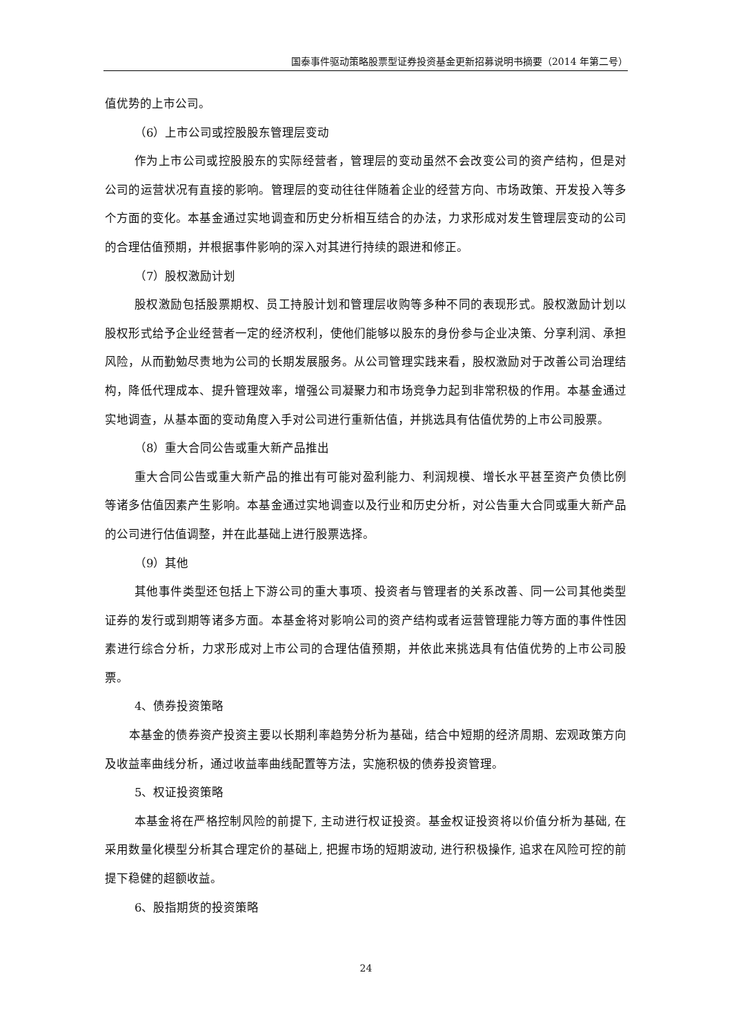国泰事件驱动策略股票型证券投资基金更新招募说明书摘要（2014 年第二号）
值优势的上市公司。
（6）上市公司或控股股东管理层变动
作为上市公司或控股股东的实际经营者，管理层的变动虽然不会改变公司的资产结构，但是对公司的运营状况有直接的影响。管理层的变动往往伴随着企业的经营方向、市场政策、开发投入等多个方面的变化。本基金通过实地调查和历史分析相互结合的办法，力求形成对发生管理层变动的公司的合理估值预期，并根据事件影响的深入对其进行持续的跟进和修正。
（7）股权激励计划
股权激励包括股票期权、员工持股计划和管理层收购等多种不同的表现形式。股权激励计划以股权形式给予企业经营者一定的经济权利，使他们能够以股东的身份参与企业决策、分享利润、承担风险，从而勤勉尽责地为公司的长期发展服务。从公司管理实践来看，股权激励对于改善公司治理结构，降低代理成本、提升管理效率，增强公司凝聚力和市场竞争力起到非常积极的作用。本基金通过实地调查，从基本面的变动角度入手对公司进行重新估值，并挑选具有估值优势的上市公司股票。
（8）重大合同公告或重大新产品推出
重大合同公告或重大新产品的推出有可能对盈利能力、利润规模、增长水平甚至资产负债比例等诸多估值因素产生影响。本基金通过实地调查以及行业和历史分析，对公告重大合同或重大新产品的公司进行估值调整，并在此基础上进行股票选择。
（9）其他
其他事件类型还包括上下游公司的重大事项、投资者与管理者的关系改善、同一公司其他类型证券的发行或到期等诸多方面。本基金将对影响公司的资产结构或者运营管理能力等方面的事件性因素进行综合分析，力求形成对上市公司的合理估值预期，并依此来挑选具有估值优势的上市公司股票。
4、债券投资策略
本基金的债券资产投资主要以长期利率趋势分析为基础，结合中短期的经济周期、宏观政策方向及收益率曲线分析，通过收益率曲线配置等方法，实施积极的债券投资管理。
5、权证投资策略
本基金将在严格控制风险的前提下, 主动进行权证投资。基金权证投资将以价值分析为基础, 在采用数量化模型分析其合理定价的基础上, 把握市场的短期波动, 进行积极操作, 追求在风险可控的前提下稳健的超额收益。
6、股指期货的投资策略
24